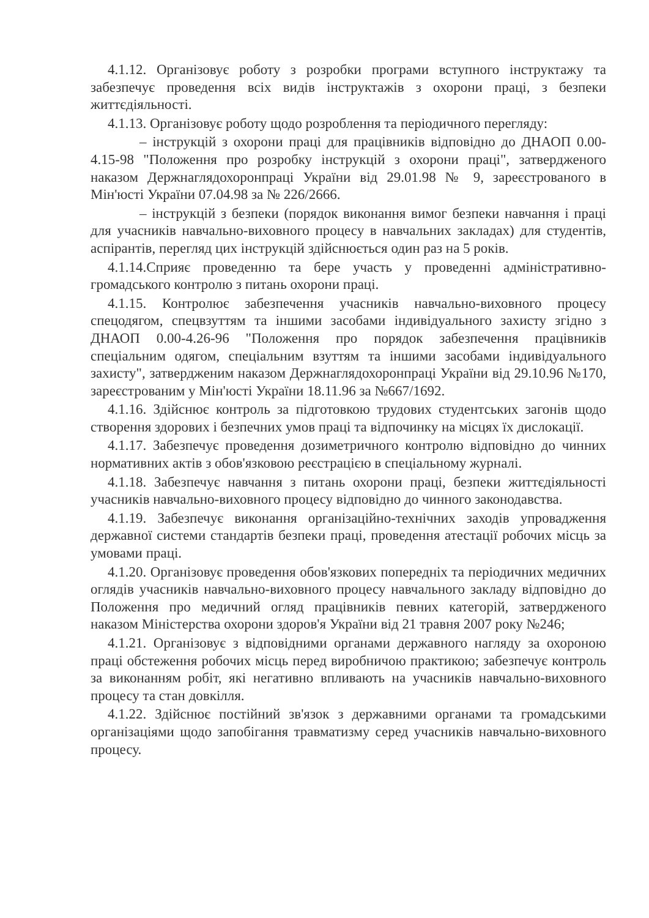4.1.12. Організовує роботу з розробки програми вступного інструктажу та забезпечує проведення всіх видів інструктажів з охорони праці, з безпеки життєдіяльності.
4.1.13. Організовує роботу щодо розроблення та періодичного перегляду:
– інструкцій з охорони праці для працівників відповідно до ДНАОП 0.00-4.15-98 "Положення про розробку інструкцій з охорони праці", затвердженого наказом Держнаглядохоронпраці України від 29.01.98 № 9, зареєстрованого в Мін'юсті України 07.04.98 за № 226/2666.
– інструкцій з безпеки (порядок виконання вимог безпеки навчання і праці для учасників навчально-виховного процесу в навчальних закладах) для студентів, аспірантів, перегляд цих інструкцій здійснюється один раз на 5 років.
4.1.14.Сприяє проведенню та бере участь у проведенні адміністративно-громадського контролю з питань охорони праці.
4.1.15. Контролює забезпечення учасників навчально-виховного процесу спецодягом, спецвзуттям та іншими засобами індивідуального захисту згідно з ДНАОП 0.00-4.26-96 "Положення про порядок забезпечення працівників спеціальним одягом, спеціальним взуттям та іншими засобами індивідуального захисту", затвердженим наказом Держнаглядохоронпраці України від 29.10.96 №170, зареєстрованим у Мін'юсті України 18.11.96 за №667/1692.
4.1.16. Здійснює контроль за підготовкою трудових студентських загонів щодо створення здорових і безпечних умов праці та відпочинку на місцях їх дислокації.
4.1.17. Забезпечує проведення дозиметричного контролю відповідно до чинних нормативних актів з обов'язковою реєстрацією в спеціальному журналі.
4.1.18. Забезпечує навчання з питань охорони праці, безпеки життєдіяльності учасників навчально-виховного процесу відповідно до чинного законодавства.
4.1.19. Забезпечує виконання організаційно-технічних заходів упровадження державної системи стандартів безпеки праці, проведення атестації робочих місць за умовами праці.
4.1.20. Організовує проведення обов'язкових попередніх та періодичних медичних оглядів учасників навчально-виховного процесу навчального закладу відповідно до Положення про медичний огляд працівників певних категорій, затвердженого наказом Міністерства охорони здоров'я України від 21 травня 2007 року №246;
4.1.21. Організовує з відповідними органами державного нагляду за охороною праці обстеження робочих місць перед виробничою практикою; забезпечує контроль за виконанням робіт, які негативно впливають на учасників навчально-виховного процесу та стан довкілля.
4.1.22. Здійснює постійний зв'язок з державними органами та громадськими організаціями щодо запобігання травматизму серед учасників навчально-виховного процесу.